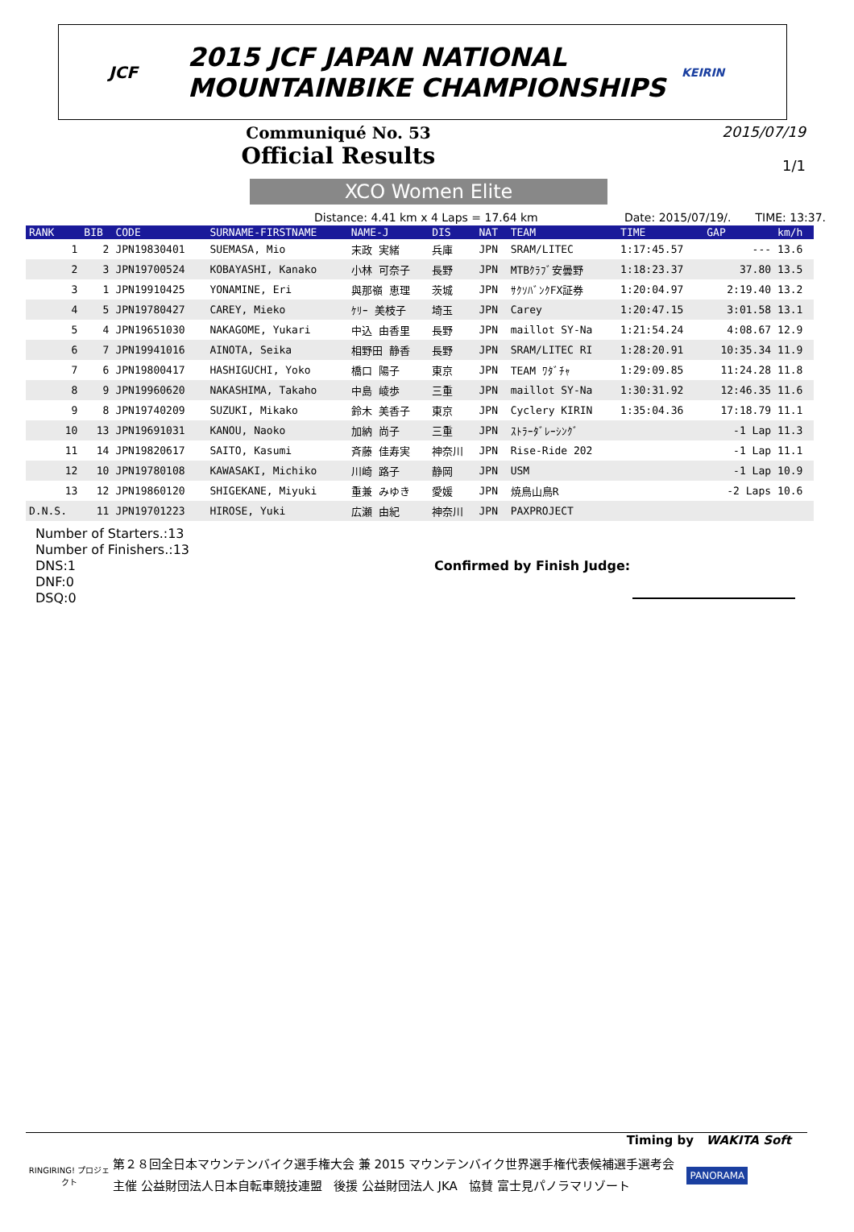JCF
2015 JCF JAPAN NATIONAL
MOUNTAINBIKE CHAMPIONSHIPS
KEIRIN
Communiqué No. 53
Official Results
2015/07/19
1/1
XCO Women Elite
Distance: 4.41 km x 4 Laps = 17.64 km Date: 2015/07/19/. TIME: 13:37.
| RANK | BIB | CODE | SURNAME-FIRSTNAME | NAME-J | DIS | NAT | TEAM | TIME | GAP | km/h |
| --- | --- | --- | --- | --- | --- | --- | --- | --- | --- | --- |
| 1 | 2 | JPN19830401 | SUEMASA, Mio | 末政 実緒 | 兵庫 | JPN | SRAM/LITEC | 1:17:45.57 | --- | 13.6 |
| 2 | 3 | JPN19700524 | KOBAYASHI, Kanako | 小林 可奈子 | 長野 | JPN | MTBｸﾗﾌﾞ安曇野 | 1:18:23.37 | 37.80 | 13.5 |
| 3 | 1 | JPN19910425 | YONAMINE, Eri | 與那嶺 恵理 | 茨城 | JPN | ｻｸｿﾊﾞﾝｸFX証券 | 1:20:04.97 | 2:19.40 | 13.2 |
| 4 | 5 | JPN19780427 | CAREY, Mieko | ｹﾘｰ 美枝子 | 埼玉 | JPN | Carey | 1:20:47.15 | 3:01.58 | 13.1 |
| 5 | 4 | JPN19651030 | NAKAGOME, Yukari | 中込 由香里 | 長野 | JPN | maillot SY-Na | 1:21:54.24 | 4:08.67 | 12.9 |
| 6 | 7 | JPN19941016 | AINOTA, Seika | 相野田 静香 | 長野 | JPN | SRAM/LITEC RI | 1:28:20.91 | 10:35.34 | 11.9 |
| 7 | 6 | JPN19800417 | HASHIGUCHI, Yoko | 橋口 陽子 | 東京 | JPN | TEAM ﾜﾀﾞﾁｬ | 1:29:09.85 | 11:24.28 | 11.8 |
| 8 | 9 | JPN19960620 | NAKASHIMA, Takaho | 中島 崚歩 | 三重 | JPN | maillot SY-Na | 1:30:31.92 | 12:46.35 | 11.6 |
| 9 | 8 | JPN19740209 | SUZUKI, Mikako | 鈴木 美香子 | 東京 | JPN | Cyclery KIRIN | 1:35:04.36 | 17:18.79 | 11.1 |
| 10 | 13 | JPN19691031 | KANOU, Naoko | 加納 尚子 | 三重 | JPN | ｽﾄﾗｰﾀﾞﾚｰｼﾝｸﾞ | | -1 Lap | 11.3 |
| 11 | 14 | JPN19820617 | SAITO, Kasumi | 斉藤 佳寿実 | 神奈川 | JPN | Rise-Ride 202 | | -1 Lap | 11.1 |
| 12 | 10 | JPN19780108 | KAWASAKI, Michiko | 川崎 路子 | 静岡 | JPN | USM | | -1 Lap | 10.9 |
| 13 | 12 | JPN19860120 | SHIGEKANE, Miyuki | 重兼 みゆき | 愛媛 | JPN | 焼鳥山鳥R | | -2 Laps | 10.6 |
| D.N.S. | 11 | JPN19701223 | HIROSE, Yuki | 広瀬 由紀 | 神奈川 | JPN | PAXPROJECT | | | |
Number of Starters.:13
Number of Finishers.:13
DNS:1
DNF:0
DSQ:0
Confirmed by Finish Judge:
Timing by WAKITA Soft
RINGIRING! プロジェクト
第２８回全日本マウンテンバイク選手権大会 兼 2015 マウンテンバイク世界選手権代表候補選手選考会
主催 公益財団法人日本自転車競技連盟 後援 公益財団法人 JKA 協賛 富士見パノラマリゾート
PANORAMA